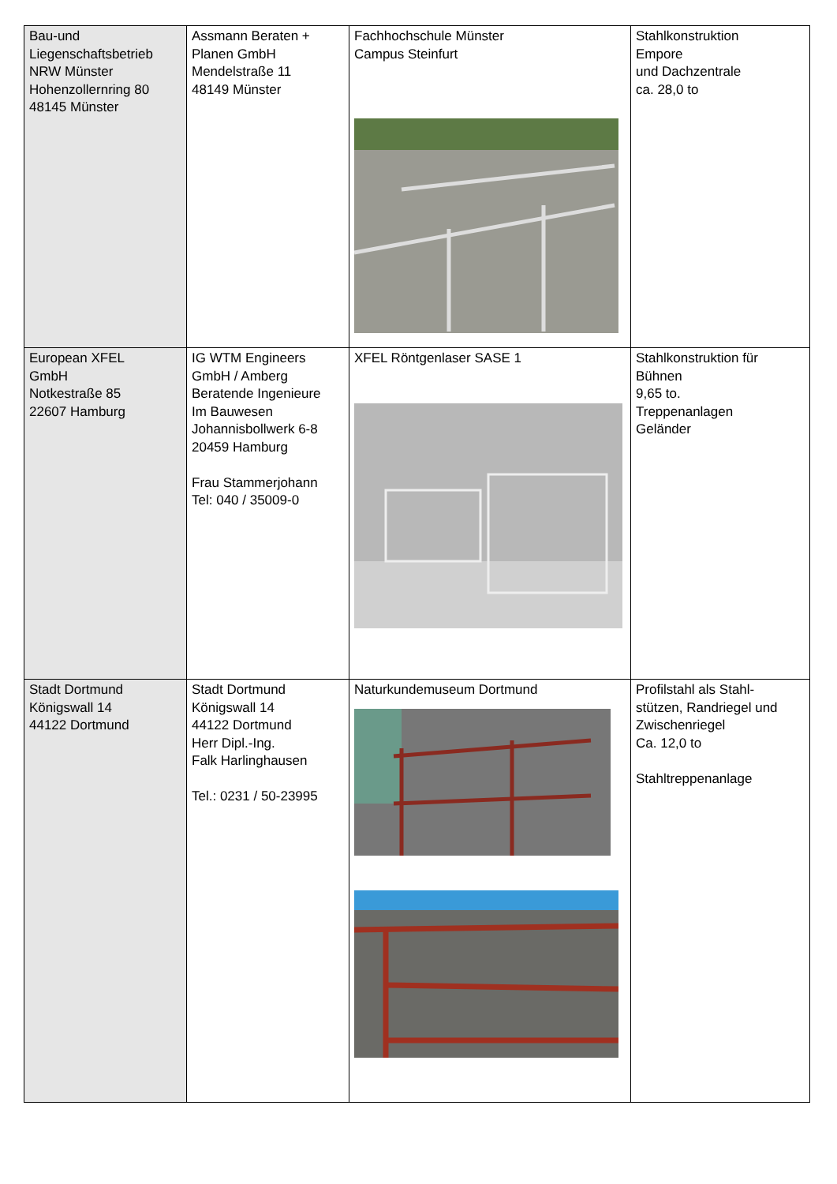| Bau-und Liegenschaftsbetrieb NRW Münster Hohenzollernring 80 48145 Münster | Assmann Beraten + Planen GmbH Mendelstraße 11 48149 Münster | Fachhochschule Münster Campus Steinfurt | Stahlkonstruktion Empore und Dachzentrale ca. 28,0 to |
| European XFEL GmbH Notkestraße 85 22607 Hamburg | IG WTM Engineers GmbH / Amberg Beratende Ingenieure Im Bauwesen Johannisbollwerk 6-8 20459 Hamburg Frau Stammerjohann Tel: 040 / 35009-0 | XFEL Röntgenlaser SASE 1 | Stahlkonstruktion für Bühnen 9,65 to. Treppenanlagen Geländer |
| Stadt Dortmund Königswall 14 44122 Dortmund | Stadt Dortmund Königswall 14 44122 Dortmund Herr Dipl.-Ing. Falk Harlinghausen Tel.: 0231 / 50-23995 | Naturkundemuseum Dortmund | Profilstahl als Stahl- stützen, Randriegel und Zwischenriegel Ca. 12,0 to Stahltreppenanlage |